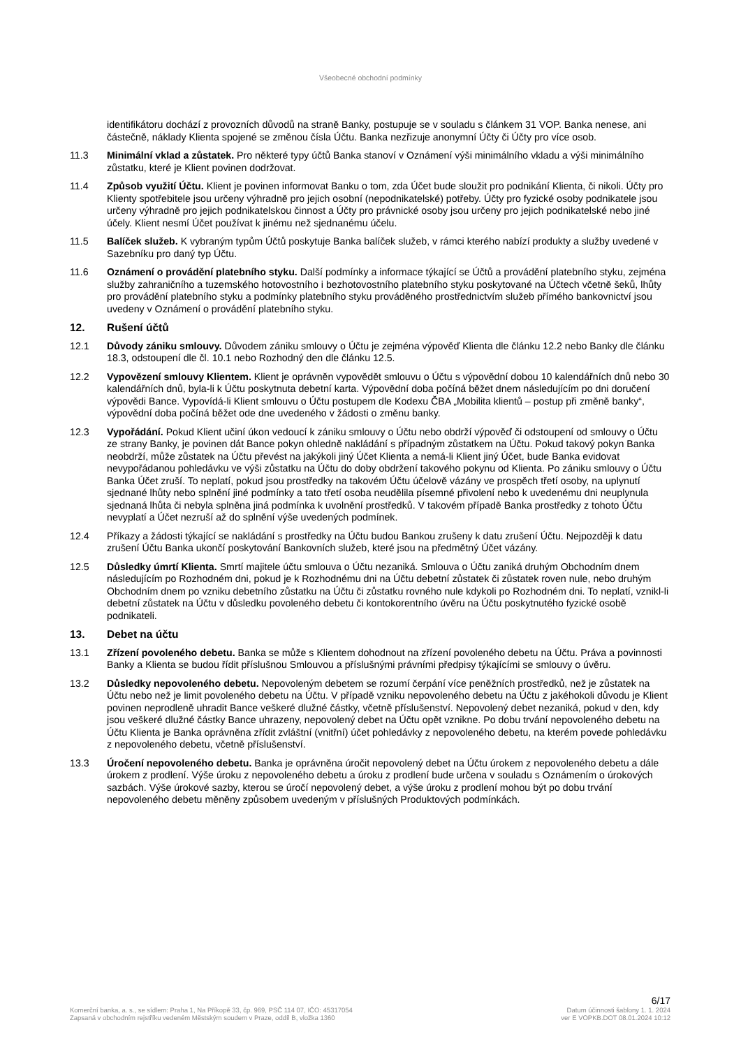Všeobecné obchodní podmínky
identifikátoru dochází z provozních důvodů na straně Banky, postupuje se v souladu s článkem 31 VOP. Banka nenese, ani částečně, náklady Klienta spojené se změnou čísla Účtu. Banka nezřizuje anonymní Účty či Účty pro více osob.
11.3 Minimální vklad a zůstatek. Pro některé typy účtů Banka stanoví v Oznámení výši minimálního vkladu a výši minimálního zůstatku, které je Klient povinen dodržovat.
11.4 Způsob využití Účtu. Klient je povinen informovat Banku o tom, zda Účet bude sloužit pro podnikání Klienta, či nikoli. Účty pro Klienty spotřebitele jsou určeny výhradně pro jejich osobní (nepodnikatelské) potřeby. Účty pro fyzické osoby podnikatele jsou určeny výhradně pro jejich podnikatelskou činnost a Účty pro právnické osoby jsou určeny pro jejich podnikatelské nebo jiné účely. Klient nesmí Účet používat k jinému než sjednanému účelu.
11.5 Balíček služeb. K vybraným typům Účtů poskytuje Banka balíček služeb, v rámci kterého nabízí produkty a služby uvedené v Sazebníku pro daný typ Účtu.
11.6 Oznámení o provádění platebního styku. Další podmínky a informace týkající se Účtů a provádění platebního styku, zejména služby zahraničního a tuzemského hotovostního i bezhotovostního platebního styku poskytované na Účtech včetně šeků, lhůty pro provádění platebního styku a podmínky platebního styku prováděného prostřednictvím služeb přímého bankovnictví jsou uvedeny v Oznámení o provádění platebního styku.
12. Rušení účtů
12.1 Důvody zániku smlouvy. Důvodem zániku smlouvy o Účtu je zejména výpověď Klienta dle článku 12.2 nebo Banky dle článku 18.3, odstoupení dle čl. 10.1 nebo Rozhodný den dle článku 12.5.
12.2 Vypovězení smlouvy Klientem. Klient je oprávněn vypovědět smlouvu o Účtu s výpovědní dobou 10 kalendářních dnů nebo 30 kalendářních dnů, byla-li k Účtu poskytnuta debetní karta. Výpovědní doba počíná běžet dnem následujícím po dni doručení výpovědi Bance. Vypovídá-li Klient smlouvu o Účtu postupem dle Kodexu ČBA „Mobilita klientů – postup při změně banky“, výpovědní doba počíná běžet ode dne uvedeného v žádosti o změnu banky.
12.3 Vypořádání. Pokud Klient učiní úkon vedoucí k zániku smlouvy o Účtu nebo obdrží výpověď či odstoupení od smlouvy o Účtu ze strany Banky, je povinen dát Bance pokyn ohledně nakládání s případným zůstatkem na Účtu. Pokud takový pokyn Banka neobdrží, může zůstatek na Účtu převést na jakýkoli jiný Účet Klienta a nemá-li Klient jiný Účet, bude Banka evidovat nevypořádanou pohledávku ve výši zůstatku na Účtu do doby obdržení takového pokynu od Klienta. Po zániku smlouvy o Účtu Banka Účet zruší. To neplatí, pokud jsou prostředky na takovém Účtu účelově vázány ve prospěch třetí osoby, na uplynutí sjednané lhůty nebo splnění jiné podmínky a tato třetí osoba neudělila písemné přivolení nebo k uvedenému dni neuplynula sjednaná lhůta či nebyla splněna jiná podmínka k uvolnění prostředků. V takovém případě Banka prostředky z tohoto Účtu nevyplatí a Účet nezruší až do splnění výše uvedených podmínek.
12.4 Příkazy a žádosti týkající se nakládání s prostředky na Účtu budou Bankou zrušeny k datu zrušení Účtu. Nejpozději k datu zrušení Účtu Banka ukončí poskytování Bankovních služeb, které jsou na předmětný Účet vázány.
12.5 Důsledky úmrtí Klienta. Smrtí majitele účtu smlouva o Účtu nezaniká. Smlouva o Účtu zaniká druhým Obchodním dnem následujícím po Rozhodném dni, pokud je k Rozhodnému dni na Účtu debetní zůstatek či zůstatek roven nule, nebo druhým Obchodním dnem po vzniku debetního zůstatku na Účtu či zůstatku rovného nule kdykoli po Rozhodném dni. To neplatí, vznikl-li debetní zůstatek na Účtu v důsledku povoleného debetu či kontokorentního úvěru na Účtu poskytnutého fyzické osobě podnikateli.
13. Debet na účtu
13.1 Zřízení povoleného debetu. Banka se může s Klientem dohodnout na zřízení povoleného debetu na Účtu. Práva a povinnosti Banky a Klienta se budou řídit příslušnou Smlouvou a příslušnými právními předpisy týkajícími se smlouvy o úvěru.
13.2 Důsledky nepovoleného debetu. Nepovoleným debetem se rozumí čerpání více peněžních prostředků, než je zůstatek na Účtu nebo než je limit povoleného debetu na Účtu. V případě vzniku nepovoleného debetu na Účtu z jakéhokoli důvodu je Klient povinen neprodleně uhradit Bance veškeré dlužné částky, včetně příslušenství. Nepovolený debet nezaniká, pokud v den, kdy jsou veškeré dlužné částky Bance uhrazeny, nepovolený debet na Účtu opět vznikne. Po dobu trvání nepovoleného debetu na Účtu Klienta je Banka oprávněna zřídit zvláštní (vnitřní) účet pohledávky z nepovoleného debetu, na kterém povede pohledávku z nepovoleného debetu, včetně příslušenství.
13.3 Úročení nepovoleného debetu. Banka je oprávněna úročit nepovolený debet na Účtu úrokem z nepovoleného debetu a dále úrokem z prodlení. Výše úroku z nepovoleného debetu a úroku z prodlení bude určena v souladu s Oznámením o úrokových sazbách. Výše úrokové sazby, kterou se úročí nepovolený debet, a výše úroku z prodlení mohou být po dobu trvání nepovoleného debetu měněny způsobem uvedeným v příslušných Produktových podmínkách.
6/17
Komerční banka, a. s., se sídlem: Praha 1, Na Příkopě 33, čp. 969, PSČ 114 07, IČO: 45317054
Zapsaná v obchodním rejstříku vedeném Městským soudem v Praze, oddíl B, vložka 1360
Datum účinnosti šablony 1. 1. 2024
ver E VOPKB.DOT 08.01.2024 10:12